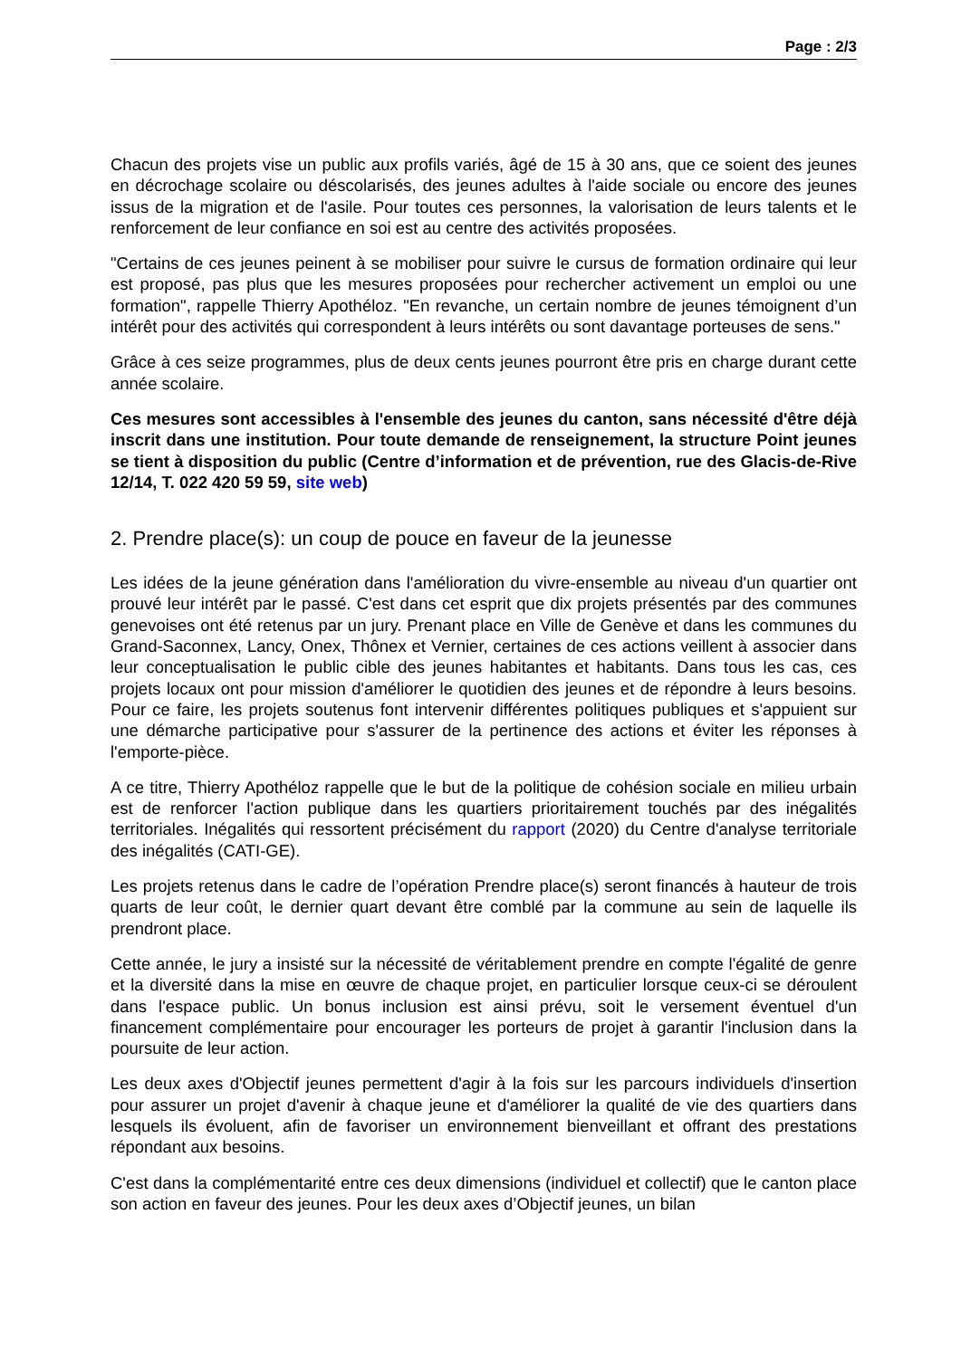Page : 2/3
Chacun des projets vise un public aux profils variés, âgé de 15 à 30 ans, que ce soient des jeunes en décrochage scolaire ou déscolarisés, des jeunes adultes à l'aide sociale ou encore des jeunes issus de la migration et de l'asile. Pour toutes ces personnes, la valorisation de leurs talents et le renforcement de leur confiance en soi est au centre des activités proposées.
"Certains de ces jeunes peinent à se mobiliser pour suivre le cursus de formation ordinaire qui leur est proposé, pas plus que les mesures proposées pour rechercher activement un emploi ou une formation", rappelle Thierry Apothéloz. "En revanche, un certain nombre de jeunes témoignent d’un intérêt pour des activités qui correspondent à leurs intérêts ou sont davantage porteuses de sens."
Grâce à ces seize programmes, plus de deux cents jeunes pourront être pris en charge durant cette année scolaire.
Ces mesures sont accessibles à l'ensemble des jeunes du canton, sans nécessité d'être déjà inscrit dans une institution. Pour toute demande de renseignement, la structure Point jeunes se tient à disposition du public (Centre d’information et de prévention, rue des Glacis-de-Rive 12/14, T. 022 420 59 59, site web)
2. Prendre place(s): un coup de pouce en faveur de la jeunesse
Les idées de la jeune génération dans l'amélioration du vivre-ensemble au niveau d'un quartier ont prouvé leur intérêt par le passé. C'est dans cet esprit que dix projets présentés par des communes genevoises ont été retenus par un jury. Prenant place en Ville de Genève et dans les communes du Grand-Saconnex, Lancy, Onex, Thônex et Vernier, certaines de ces actions veillent à associer dans leur conceptualisation le public cible des jeunes habitantes et habitants. Dans tous les cas, ces projets locaux ont pour mission d'améliorer le quotidien des jeunes et de répondre à leurs besoins. Pour ce faire, les projets soutenus font intervenir différentes politiques publiques et s'appuient sur une démarche participative pour s'assurer de la pertinence des actions et éviter les réponses à l'emporte-pièce.
A ce titre, Thierry Apothéloz rappelle que le but de la politique de cohésion sociale en milieu urbain est de renforcer l'action publique dans les quartiers prioritairement touchés par des inégalités territoriales. Inégalités qui ressortent précisément du rapport (2020) du Centre d'analyse territoriale des inégalités (CATI-GE).
Les projets retenus dans le cadre de l’opération Prendre place(s) seront financés à hauteur de trois quarts de leur coût, le dernier quart devant être comblé par la commune au sein de laquelle ils prendront place.
Cette année, le jury a insisté sur la nécessité de véritablement prendre en compte l'égalité de genre et la diversité dans la mise en œuvre de chaque projet, en particulier lorsque ceux-ci se déroulent dans l'espace public. Un bonus inclusion est ainsi prévu, soit le versement éventuel d'un financement complémentaire pour encourager les porteurs de projet à garantir l'inclusion dans la poursuite de leur action.
Les deux axes d'Objectif jeunes permettent d'agir à la fois sur les parcours individuels d'insertion pour assurer un projet d'avenir à chaque jeune et d'améliorer la qualité de vie des quartiers dans lesquels ils évoluent, afin de favoriser un environnement bienveillant et offrant des prestations répondant aux besoins.
C'est dans la complémentarité entre ces deux dimensions (individuel et collectif) que le canton place son action en faveur des jeunes. Pour les deux axes d’Objectif jeunes, un bilan